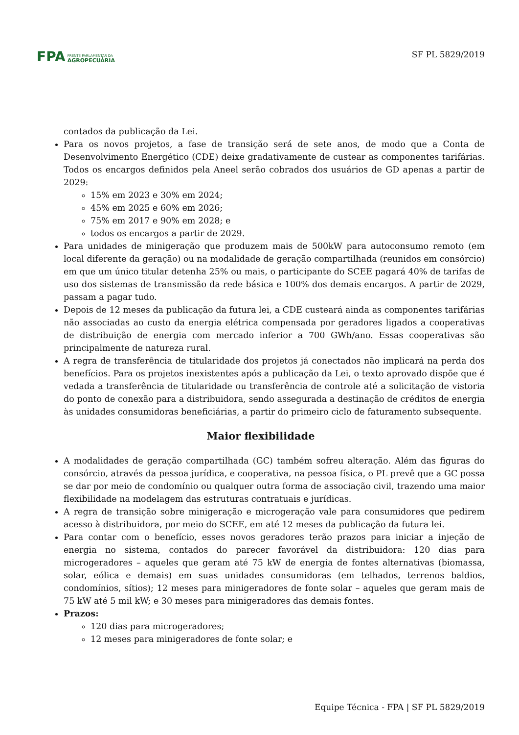FPA
FRENTE PARLAMENTAR DA
AGROPECUÁRIA
SF PL 5829/2019
contados da publicação da Lei.
Para os novos projetos, a fase de transição será de sete anos, de modo que a Conta de Desenvolvimento Energético (CDE) deixe gradativamente de custear as componentes tarifárias. Todos os encargos definidos pela Aneel serão cobrados dos usuários de GD apenas a partir de 2029:
15% em 2023 e 30% em 2024;
45% em 2025 e 60% em 2026;
75% em 2017 e 90% em 2028; e
todos os encargos a partir de 2029.
Para unidades de minigeração que produzem mais de 500kW para autoconsumo remoto (em local diferente da geração) ou na modalidade de geração compartilhada (reunidos em consórcio) em que um único titular detenha 25% ou mais, o participante do SCEE pagará 40% de tarifas de uso dos sistemas de transmissão da rede básica e 100% dos demais encargos. A partir de 2029, passam a pagar tudo.
Depois de 12 meses da publicação da futura lei, a CDE custeará ainda as componentes tarifárias não associadas ao custo da energia elétrica compensada por geradores ligados a cooperativas de distribuição de energia com mercado inferior a 700 GWh/ano. Essas cooperativas são principalmente de natureza rural.
A regra de transferência de titularidade dos projetos já conectados não implicará na perda dos benefícios. Para os projetos inexistentes após a publicação da Lei, o texto aprovado dispõe que é vedada a transferência de titularidade ou transferência de controle até a solicitação de vistoria do ponto de conexão para a distribuidora, sendo assegurada a destinação de créditos de energia às unidades consumidoras beneficiárias, a partir do primeiro ciclo de faturamento subsequente.
Maior flexibilidade
A modalidades de geração compartilhada (GC) também sofreu alteração. Além das figuras do consórcio, através da pessoa jurídica, e cooperativa, na pessoa física, o PL prevê que a GC possa se dar por meio de condomínio ou qualquer outra forma de associação civil, trazendo uma maior flexibilidade na modelagem das estruturas contratuais e jurídicas.
A regra de transição sobre minigeração e microgeração vale para consumidores que pedirem acesso à distribuidora, por meio do SCEE, em até 12 meses da publicação da futura lei.
Para contar com o benefício, esses novos geradores terão prazos para iniciar a injeção de energia no sistema, contados do parecer favorável da distribuidora: 120 dias para microgeradores – aqueles que geram até 75 kW de energia de fontes alternativas (biomassa, solar, eólica e demais) em suas unidades consumidoras (em telhados, terrenos baldios, condomínios, sítios); 12 meses para minigeradores de fonte solar – aqueles que geram mais de 75 kW até 5 mil kW; e 30 meses para minigeradores das demais fontes.
Prazos:
120 dias para microgeradores;
12 meses para minigeradores de fonte solar; e
Equipe Técnica - FPA | SF PL 5829/2019